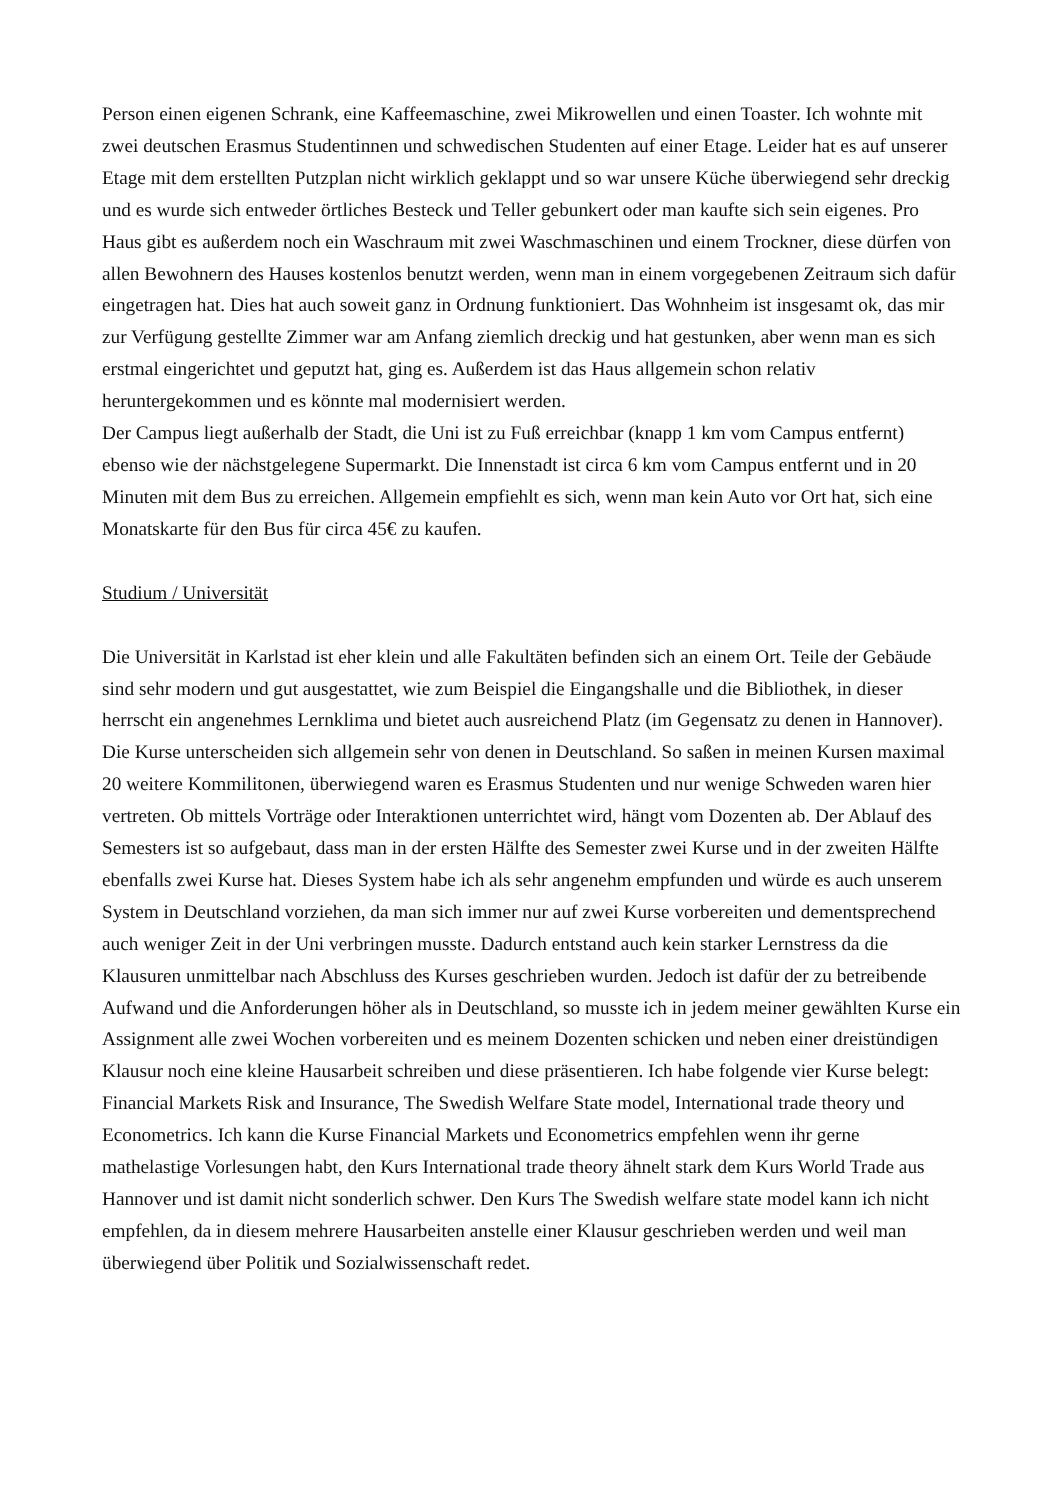Person einen eigenen Schrank, eine Kaffeemaschine, zwei Mikrowellen und einen Toaster. Ich wohnte mit zwei deutschen Erasmus Studentinnen und schwedischen Studenten auf einer Etage. Leider hat es auf unserer Etage mit dem erstellten Putzplan nicht wirklich geklappt und so war unsere Küche überwiegend sehr dreckig und es wurde sich entweder örtliches Besteck und Teller gebunkert oder man kaufte sich sein eigenes. Pro Haus gibt es außerdem noch ein Waschraum mit zwei Waschmaschinen und einem Trockner, diese dürfen von allen Bewohnern des Hauses kostenlos benutzt werden, wenn man in einem vorgegebenen Zeitraum sich dafür eingetragen hat. Dies hat auch soweit ganz in Ordnung funktioniert. Das Wohnheim ist insgesamt ok, das mir zur Verfügung gestellte Zimmer war am Anfang ziemlich dreckig und hat gestunken, aber wenn man es sich erstmal eingerichtet und geputzt hat, ging es. Außerdem ist das Haus allgemein schon relativ heruntergekommen und es könnte mal modernisiert werden.
Der Campus liegt außerhalb der Stadt, die Uni ist zu Fuß erreichbar (knapp 1 km vom Campus entfernt) ebenso wie der nächstgelegene Supermarkt. Die Innenstadt ist circa 6 km vom Campus entfernt und in 20 Minuten mit dem Bus zu erreichen. Allgemein empfiehlt es sich, wenn man kein Auto vor Ort hat, sich eine Monatskarte für den Bus für circa 45€ zu kaufen.
Studium / Universität
Die Universität in Karlstad ist eher klein und alle Fakultäten befinden sich an einem Ort. Teile der Gebäude sind sehr modern und gut ausgestattet, wie zum Beispiel die Eingangshalle und die Bibliothek, in dieser herrscht ein angenehmes Lernklima und bietet auch ausreichend Platz (im Gegensatz zu denen in Hannover). Die Kurse unterscheiden sich allgemein sehr von denen in Deutschland. So saßen in meinen Kursen maximal 20 weitere Kommilitonen, überwiegend waren es Erasmus Studenten und nur wenige Schweden waren hier vertreten. Ob mittels Vorträge oder Interaktionen unterrichtet wird, hängt vom Dozenten ab. Der Ablauf des Semesters ist so aufgebaut, dass man in der ersten Hälfte des Semester zwei Kurse und in der zweiten Hälfte ebenfalls zwei Kurse hat. Dieses System habe ich als sehr angenehm empfunden und würde es auch unserem System in Deutschland vorziehen, da man sich immer nur auf zwei Kurse vorbereiten und dementsprechend auch weniger Zeit in der Uni verbringen musste. Dadurch entstand auch kein starker Lernstress da die Klausuren unmittelbar nach Abschluss des Kurses geschrieben wurden. Jedoch ist dafür der zu betreibende Aufwand und die Anforderungen höher als in Deutschland, so musste ich in jedem meiner gewählten Kurse ein Assignment alle zwei Wochen vorbereiten und es meinem Dozenten schicken und neben einer dreistündigen Klausur noch eine kleine Hausarbeit schreiben und diese präsentieren. Ich habe folgende vier Kurse belegt: Financial Markets Risk and Insurance, The Swedish Welfare State model, International trade theory und Econometrics. Ich kann die Kurse Financial Markets und Econometrics empfehlen wenn ihr gerne mathelastige Vorlesungen habt, den Kurs International trade theory ähnelt stark dem Kurs World Trade aus Hannover und ist damit nicht sonderlich schwer. Den Kurs The Swedish welfare state model kann ich nicht empfehlen, da in diesem mehrere Hausarbeiten anstelle einer Klausur geschrieben werden und weil man überwiegend über Politik und Sozialwissenschaft redet.